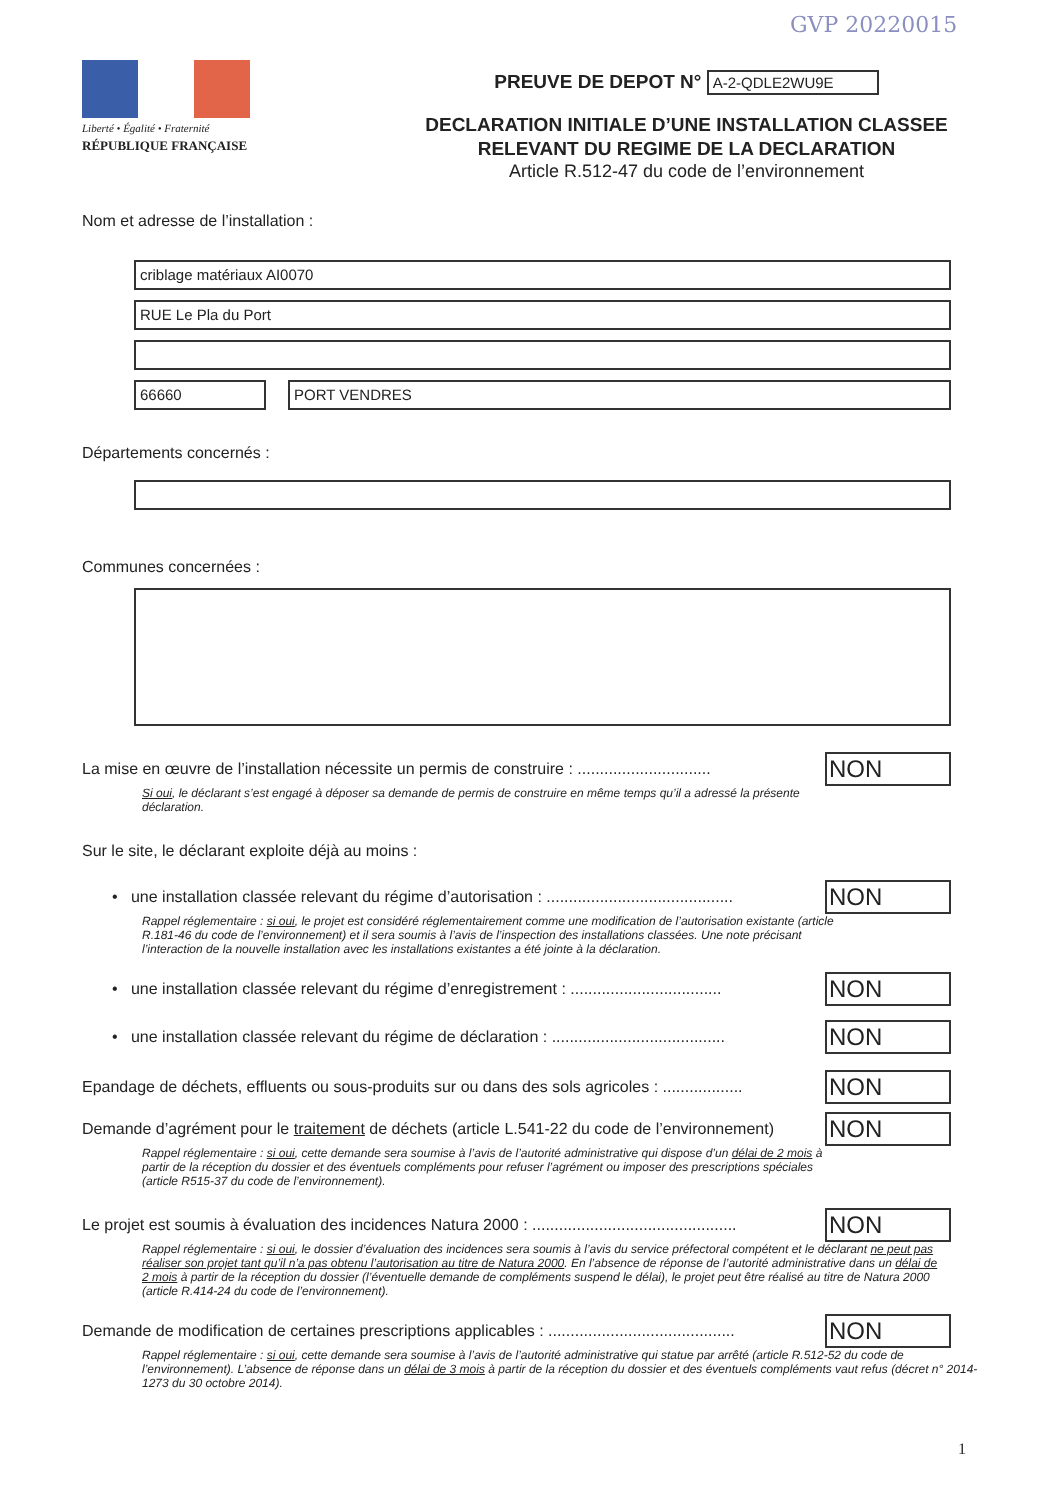GVP 20220015
Liberté • Égalité • Fraternité
RÉPUBLIQUE FRANÇAISE
PREUVE DE DEPOT N° A-2-QDLE2WU9E
DECLARATION INITIALE D’UNE INSTALLATION CLASSEE
RELEVANT DU REGIME DE LA DECLARATION
Article R.512-47 du code de l’environnement
Nom et adresse de l’installation :
criblage matériaux AI0070
RUE Le Pla du Port
66660 PORT VENDRES
Départements concernés :
Communes concernées :
La mise en œuvre de l’installation nécessite un permis de construire : ..............................
NON
Si oui, le déclarant s’est engagé à déposer sa demande de permis de construire en même temps qu’il a adressé la présente déclaration.
Sur le site, le déclarant exploite déjà au moins :
• une installation classée relevant du régime d’autorisation : ..........................................
NON
Rappel réglementaire : si oui, le projet est considéré réglementairement comme une modification de l’autorisation existante (article R.181-46 du code de l’environnement) et il sera soumis à l’avis de l’inspection des installations classées. Une note précisant l’interaction de la nouvelle installation avec les installations existantes a été jointe à la déclaration.
• une installation classée relevant du régime d’enregistrement : ..................................
NON
• une installation classée relevant du régime de déclaration : .......................................
NON
Epandage de déchets, effluents ou sous-produits sur ou dans des sols agricoles : ..................
NON
Demande d’agrément pour le traitement de déchets (article L.541-22 du code de l’environnement)
NON
Rappel réglementaire : si oui, cette demande sera soumise à l’avis de l’autorité administrative qui dispose d’un délai de 2 mois à partir de la réception du dossier et des éventuels compléments pour refuser l’agrément ou imposer des prescriptions spéciales (article R515-37 du code de l’environnement).
Le projet est soumis à évaluation des incidences Natura 2000 : ..............................................
NON
Rappel réglementaire : si oui, le dossier d’évaluation des incidences sera soumis à l’avis du service préfectoral compétent et le déclarant ne peut pas réaliser son projet tant qu’il n’a pas obtenu l’autorisation au titre de Natura 2000. En l’absence de réponse de l’autorité administrative dans un délai de 2 mois à partir de la réception du dossier (l’éventuelle demande de compléments suspend le délai), le projet peut être réalisé au titre de Natura 2000 (article R.414-24 du code de l’environnement).
Demande de modification de certaines prescriptions applicables : ..........................................
NON
Rappel réglementaire : si oui, cette demande sera soumise à l’avis de l’autorité administrative qui statue par arrêté (article R.512-52 du code de l’environnement). L’absence de réponse dans un délai de 3 mois à partir de la réception du dossier et des éventuels compléments vaut refus (décret n° 2014-1273 du 30 octobre 2014).
1